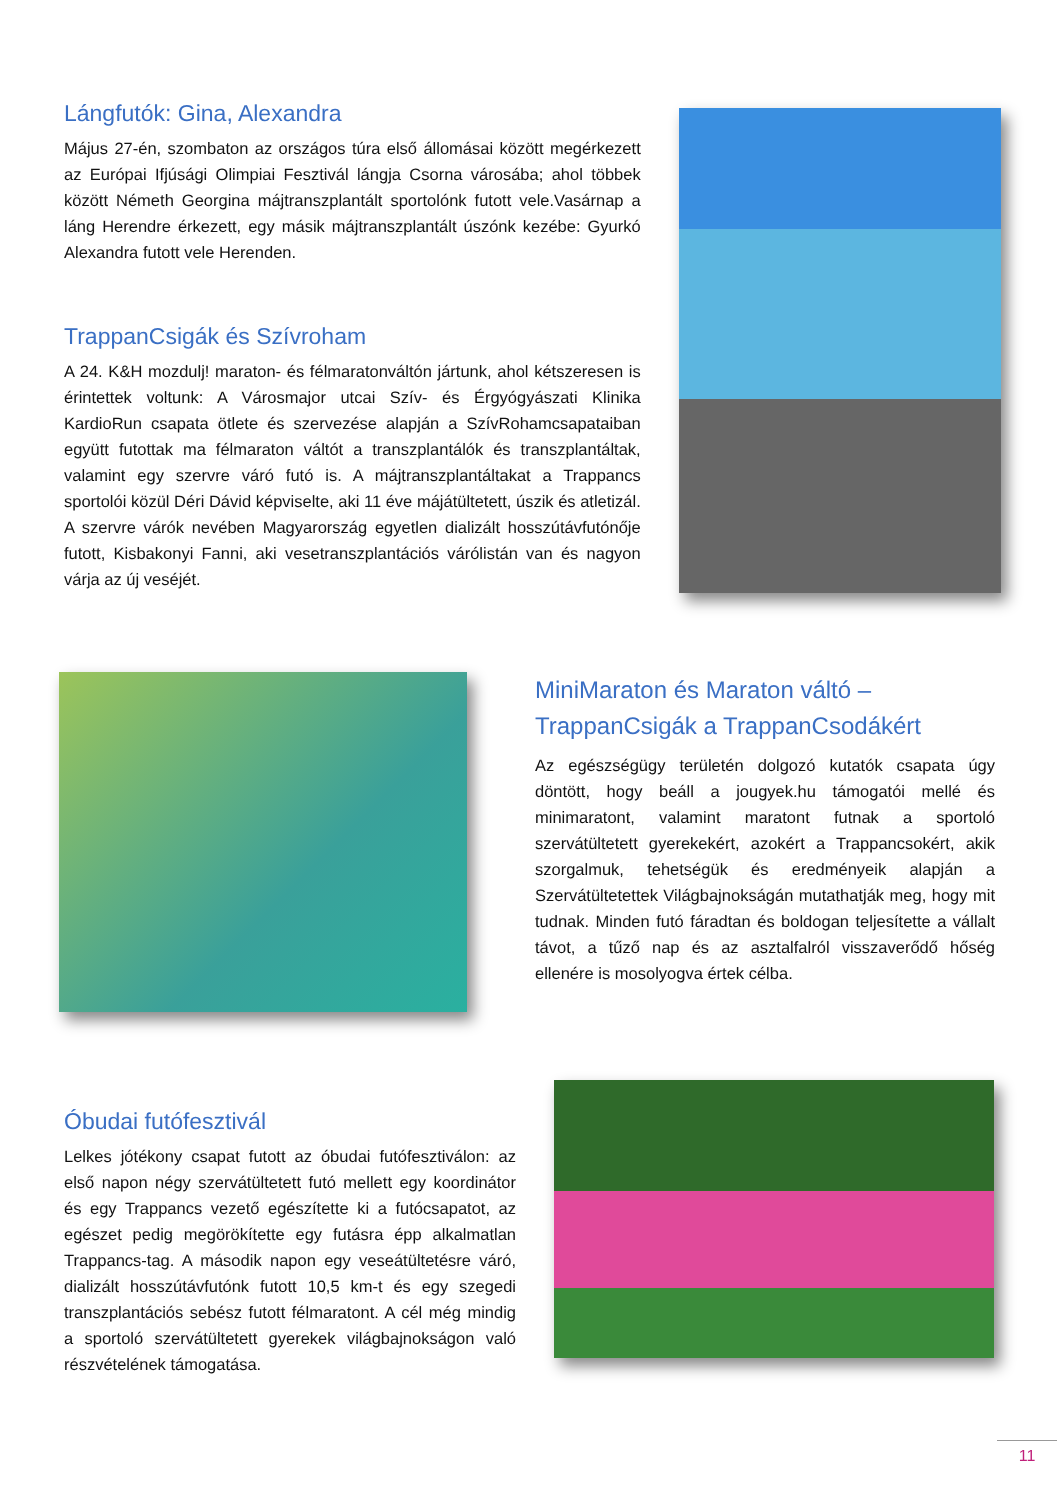Lángfutók: Gina, Alexandra
Május 27-én, szombaton az országos túra első állomásai között megérkezett az Európai Ifjúsági Olimpiai Fesztivál lángja Csorna városába; ahol többek között Németh Georgina májtranszplantált sportolónk futott vele.Vasárnap a láng Herendre érkezett, egy másik májtranszplantált úszónk kezébe: Gyurkó Alexandra futott vele Herenden.
TrappanCsigák és Szívroham
A 24. K&H mozdulj! maraton- és félmaratonváltón jártunk, ahol kétszeresen is érintettek voltunk: A Városmajor utcai Szív- és Érgyógyászati Klinika KardioRun csapata ötlete és szervezése alapján a SzívRohamcsapataiban együtt futottak ma félmaraton váltót a transzplantálók és transzplantáltak, valamint egy szervre váró futó is. A májtranszplantáltakat a Trappancs sportolói közül Déri Dávid képviselte, aki 11 éve májátültetett, úszik és atletizál. A szervre várók nevében Magyarország egyetlen dializált hosszútávfutónője futott, Kisbakonyi Fanni, aki vesetranszplantációs várólistán van és nagyon várja az új veséjét.
MiniMaraton és Maraton váltó – TrappanCsigák a TrappanCsodákért
Az egészségügy területén dolgozó kutatók csapata úgy döntött, hogy beáll a jougyek.hu támogatói mellé és minimaratont, valamint maratont futnak a sportoló szervátültetett gyerekekért, azokért a Trappancsokért, akik szorgalmuk, tehetségük és eredményeik alapján a Szervátültetettek Világbajnokságán mutathatják meg, hogy mit tudnak. Minden futó fáradtan és boldogan teljesítette a vállalt távot, a tűző nap és az asztalfalról visszaverődő hőség ellenére is mosolyogva értek célba.
Óbudai futófesztivál
Lelkes jótékony csapat futott az óbudai futófesztiválon: az első napon négy szervátültetett futó mellett egy koordinátor és egy Trappancs vezető egészítette ki a futócsapatot, az egészet pedig megörökítette egy futásra épp alkalmatlan Trappancs-tag. A második napon egy veseátültetésre váró, dializált hosszútávfutónk futott 10,5 km-t és egy szegedi transzplantációs sebész futott félmaratont. A cél még mindig a sportoló szervátültetett gyerekek világbajnokságon való részvételének támogatása.
11